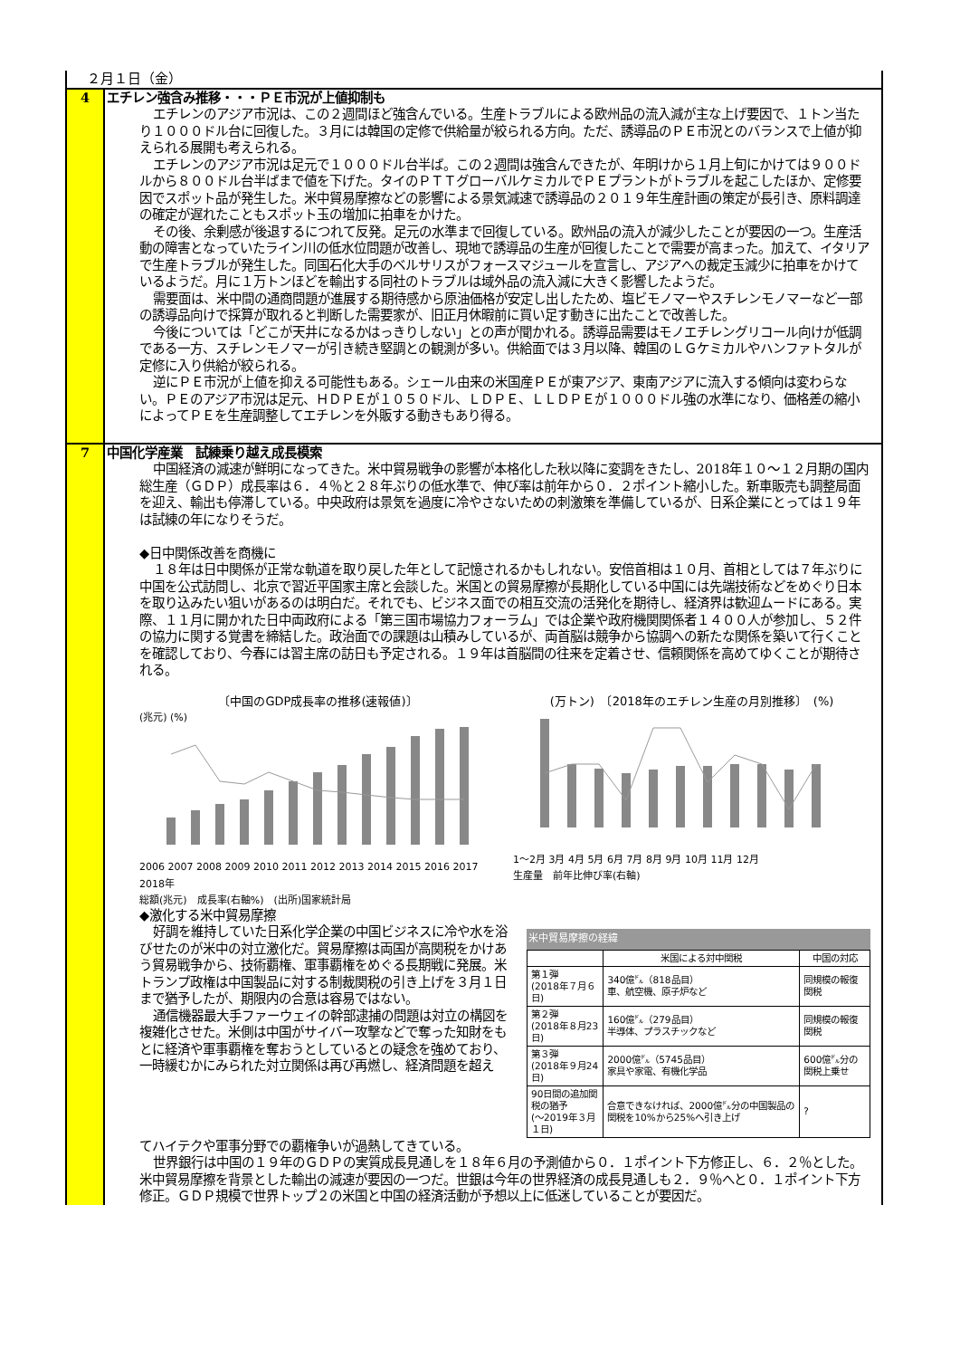２月１日（金）
4 エチレン強含み推移・・・ＰＥ市況が上値抑制も
エチレンのアジア市況は、この２週間ほど強含んでいる。生産トラブルによる欧州品の流入減が主な上げ要因で、１トン当たり１０００ドル台に回復した。３月には韓国の定修で供給量が絞られる方向。ただ、誘導品のＰＥ市況とのバランスで上値が抑えられる展開も考えられる。
エチレンのアジア市況は足元で１０００ドル台半ば。この２週間は強含んできたが、年明けから１月上旬にかけては９００ドルから８００ドル台半ばまで値を下げた。タイのＰＴＴグローバルケミカルでＰＥプラントがトラブルを起こしたほか、定修要因でスポット品が発生した。米中貿易摩擦などの影響による景気減速で誘導品の２０１９年生産計画の策定が長引き、原料調達の確定が遅れたこともスポット玉の増加に拍車をかけた。
その後、余剰感が後退するにつれて反発。足元の水準まで回復している。欧州品の流入が減少したことが要因の一つ。生産活動の障害となっていたライン川の低水位問題が改善し、現地で誘導品の生産が回復したことで需要が高まった。加えて、イタリアで生産トラブルが発生した。同国石化大手のベルサリスがフォースマジュールを宣言し、アジアへの裁定玉減少に拍車をかけているようだ。月に１万トンほどを輸出する同社のトラブルは域外品の流入減に大きく影響したようだ。
需要面は、米中間の通商問題が進展する期待感から原油価格が安定し出したため、塩ビモノマーやスチレンモノマーなど一部の誘導品向けで採算が取れると判断した需要家が、旧正月休暇前に買い足す動きに出たことで改善した。
今後については「どこが天井になるかはっきりしない」との声が聞かれる。誘導品需要はモノエチレングリコール向けが低調である一方、スチレンモノマーが引き続き堅調との観測が多い。供給面では３月以降、韓国のＬＧケミカルやハンファトタルが定修に入り供給が絞られる。
逆にＰＥ市況が上値を抑える可能性もある。シェール由来の米国産ＰＥが東アジア、東南アジアに流入する傾向は変わらない。ＰＥのアジア市況は足元、ＨＤＰＥが１０５０ドル、ＬＤＰＥ、ＬＬＤＰＥが１０００ドル強の水準になり、価格差の縮小によってＰＥを生産調整してエチレンを外販する動きもあり得る。
7 中国化学産業　試練乗り越え成長模索
中国経済の減速が鮮明になってきた。米中貿易戦争の影響が本格化した秋以降に変調をきたし、2018年１０～１２月期の国内総生産（ＧＤＰ）成長率は６．４％と２８年ぶりの低水準で、伸び率は前年から０．２ポイント縮小した。新車販売も調整局面を迎え、輸出も停滞している。中央政府は景気を過度に冷やさないための刺激策を準備しているが、日系企業にとっては１９年は試練の年になりそうだ。
◆日中関係改善を商機に
１８年は日中関係が正常な軌道を取り戻した年として記憶されるかもしれない。安倍首相は１０月、首相としては７年ぶりに中国を公式訪問し、北京で習近平国家主席と会談した。米国との貿易摩擦が長期化している中国には先端技術などをめぐり日本を取り込みたい狙いがあるのは明白だ。それでも、ビジネス面での相互交流の活発化を期待し、経済界は歓迎ムードにある。実際、１１月に開かれた日中両政府による「第三国市場協力フォーラム」では企業や政府機関関係者１４００人が参加し、５２件の協力に関する覚書を締結した。政治面での課題は山積みしているが、両首脳は競争から協調への新たな関係を築いて行くことを確認しており、今春には習主席の訪日も予定される。１９年は首脳間の往来を定着させ、信頼関係を高めてゆくことが期待される。
〔中国のGDP成長率の推移(速報値)〕
(兆元) (%)
2006 2007 2008 2009 2010 2011 2012 2013 2014 2015 2016 2017 2018年
総額(兆元)　成長率(右軸%)　(出所)国家統計局
(万トン)　〔2018年のエチレン生産の月別推移〕　(%)
1～2月 3月 4月 5月 6月 7月 8月 9月 10月 11月 12月
生産量　前年比伸び率(右軸)
◆激化する米中貿易摩擦
好調を維持していた日系化学企業の中国ビジネスに冷や水を浴びせたのが米中の対立激化だ。貿易摩擦は両国が高関税をかけあう貿易戦争から、技術覇権、軍事覇権をめぐる長期戦に発展。米トランプ政権は中国製品に対する制裁関税の引き上げを３月１日まで猶予したが、期限内の合意は容易ではない。
通信機器最大手ファーウェイの幹部逮捕の問題は対立の構図を複雑化させた。米側は中国がサイバー攻撃などで奪った知財をもとに経済や軍事覇権を奪おうとしているとの疑念を強めており、一時緩むかにみられた対立関係は再び再燃し、経済問題を超え
米中貿易摩擦の経緯
| | 米国による対中関税 | 中国の対応 |
| --- | --- | --- |
| 第１弾 (2018年７月６日) | 340億㌦（818品目） 車、航空機、原子炉など | 同規模の報復関税 |
| 第２弾 (2018年８月23日) | 160億㌦（279品目） 半導体、プラスチックなど | 同規模の報復関税 |
| 第３弾 (2018年９月24日) | 2000億㌦（5745品目） 家具や家電、有機化学品 | 600億㌦分の関税上乗せ |
| 90日間の追加関税の猶予 (～2019年３月１日) | 合意できなければ、2000億㌦分の中国製品の関税を10%から25%へ引き上げ | ? |
てハイテクや軍事分野での覇権争いが過熱してきている。
世界銀行は中国の１９年のＧＤＰの実質成長見通しを１８年６月の予測値から０．１ポイント下方修正し、６．２％とした。米中貿易摩擦を背景とした輸出の減速が要因の一つだ。世銀は今年の世界経済の成長見通しも２．９％へと０．１ポイント下方修正。ＧＤＰ規模で世界トップ２の米国と中国の経済活動が予想以上に低迷していることが要因だ。